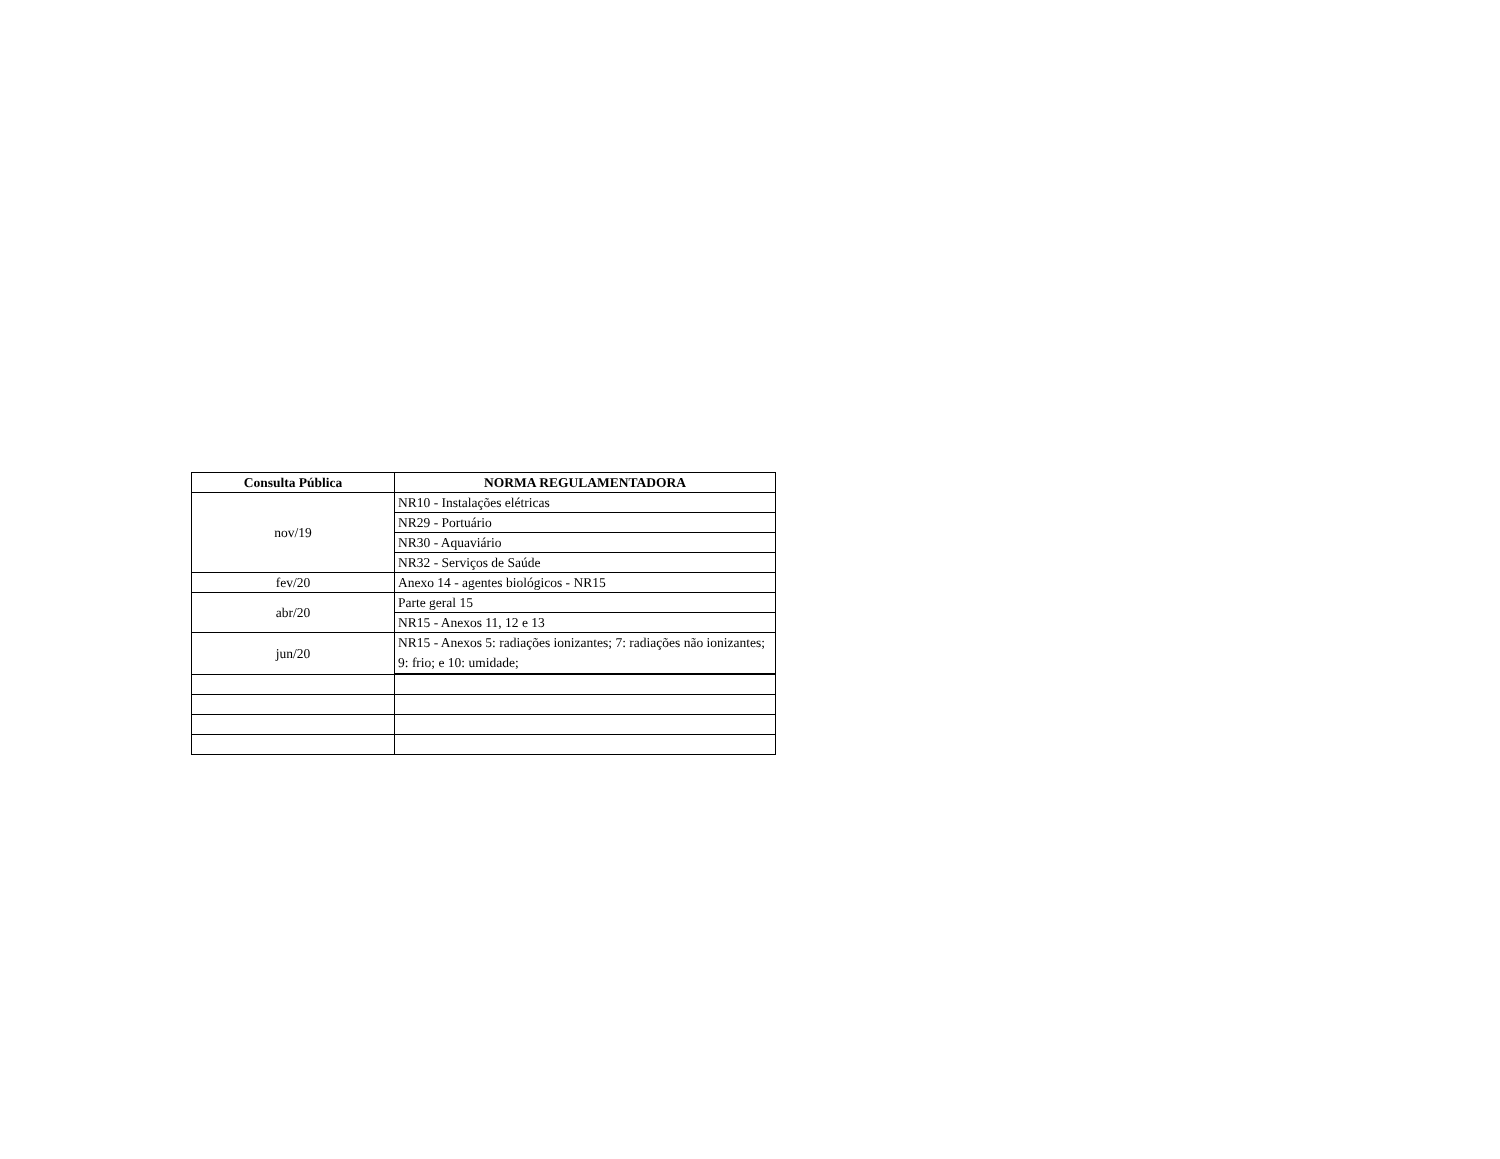| Consulta Pública | NORMA REGULAMENTADORA |
| --- | --- |
| nov/19 | NR10 - Instalações elétricas |
| | NR29 - Portuário |
| | NR30 - Aquaviário |
| | NR32 - Serviços de Saúde |
| fev/20 | Anexo 14 - agentes biológicos - NR15 |
| abr/20 | Parte geral 15 |
| | NR15 - Anexos 11, 12 e 13 |
| jun/20 | NR15 - Anexos 5: radiações ionizantes; 7: radiações não ionizantes; 9: frio; e 10: umidade; |